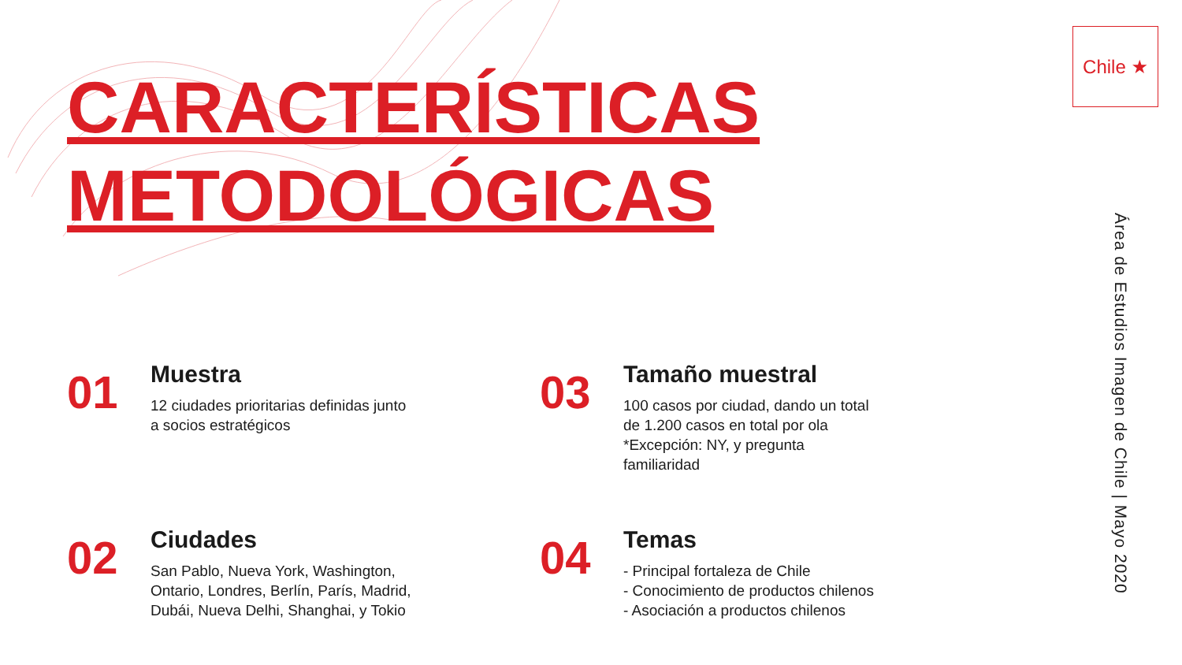CARACTERÍSTICAS
METODOLÓGICAS
Chile ★
Área de Estudios Imagen de Chile | Mayo 2020
01
Muestra
12 ciudades prioritarias definidas junto
a socios estratégicos
03
Tamaño muestral
100 casos por ciudad, dando un total
de 1.200 casos en total por ola
*Excepción: NY, y pregunta
familiaridad
02
Ciudades
San Pablo, Nueva York, Washington,
Ontario, Londres, Berlín, París, Madrid,
Dubái, Nueva Delhi, Shanghai, y Tokio
04
Temas
- Principal fortaleza de Chile
- Conocimiento de productos chilenos
- Asociación a productos chilenos